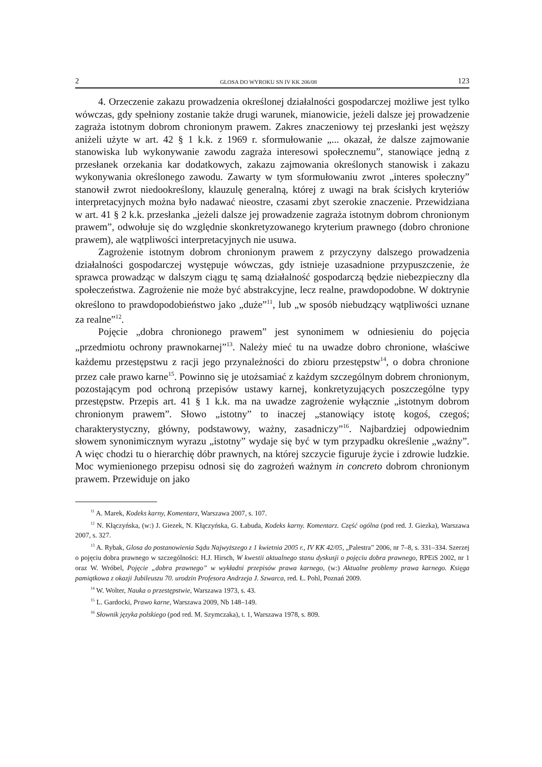2 GLOSA DO WYROKU SN IV KK 206/08 123
4. Orzeczenie zakazu prowadzenia określonej działalności gospodarczej możliwe jest tylko wówczas, gdy spełniony zostanie także drugi warunek, mianowicie, jeżeli dalsze jej prowadzenie zagraża istotnym dobrom chronionym prawem. Zakres znaczeniowy tej przesłanki jest węższy aniżeli użyte w art. 42 § 1 k.k. z 1969 r. sformułowanie „... okazał, że dalsze zajmowanie stanowiska lub wykonywanie zawodu zagraża interesowi społecznemu”, stanowiące jedną z przesłanek orzekania kar dodatkowych, zakazu zajmowania określonych stanowisk i zakazu wykonywania określonego zawodu. Zawarty w tym sformułowaniu zwrot „interes społeczny” stanowił zwrot niedookreślony, klauzulę generalną, której z uwagi na brak ścisłych kryteriów interpretacyjnych można było nadawać nieostre, czasami zbyt szerokie znaczenie. Przewidziana w art. 41 § 2 k.k. przesłanka „jeżeli dalsze jej prowadzenie zagraża istotnym dobrom chronionym prawem”, odwołuje się do względnie skonkretyzowanego kryterium prawnego (dobro chronione prawem), ale wątpliwości interpretacyjnych nie usuwa.
Zagrożenie istotnym dobrom chronionym prawem z przyczyny dalszego prowadzenia działalności gospodarczej występuje wówczas, gdy istnieje uzasadnione przypuszczenie, że sprawca prowadząc w dalszym ciągu tę samą działalność gospodarczą będzie niebezpieczny dla społeczeństwa. Zagrożenie nie może być abstrakcyjne, lecz realne, prawdopodobne. W doktrynie określono to prawdopodobieństwo jako „duże”<sup>11</sup>, lub „w sposób niebudzący wątpliwości uznane za realne”<sup>12</sup>.
Pojęcie „dobra chronionego prawem” jest synonimem w odniesieniu do pojęcia „przedmiotu ochrony prawnokarnej”<sup>13</sup>. Należy mieć tu na uwadze dobro chronione, właściwe każdemu przestępstwu z racji jego przynależności do zbioru przestępstw<sup>14</sup>, o dobra chronione przez całe prawo karne<sup>15</sup>. Powinno się je utożsamiać z każdym szczególnym dobrem chronionym, pozostającym pod ochroną przepisów ustawy karnej, konkretyzujących poszczególne typy przestępstw. Przepis art. 41 § 1 k.k. ma na uwadze zagrożenie wyłącznie „istotnym dobrom chronionym prawem”. Słowo „istotny” to inaczej „stanowiący istotę kogoś, czegoś; charakterystyczny, główny, podstawowy, ważny, zasadniczy”<sup>16</sup>. Najbardziej odpowiednim słowem synonimicznym wyrazu „istotny” wydaje się być w tym przypadku określenie „ważny”. A więc chodzi tu o hierarchię dóbr prawnych, na której szczycie figuruje życie i zdrowie ludzkie. Moc wymienionego przepisu odnosi się do zagrożeń ważnym in concreto dobrom chronionym prawem. Przewiduje on jako
<sup>11</sup> A. Marek, Kodeks karny, Komentarz, Warszawa 2007, s. 107.
<sup>12</sup> N. Kłączyńska, (w:) J. Giezek, N. Kłączyńska, G. Łabuda, Kodeks karny. Komentarz. Część ogólna (pod red. J. Giezka), Warszawa 2007, s. 327.
<sup>13</sup> A. Rybak, Glosa do postanowienia Sądu Najwyższego z 1 kwietnia 2005 r., IV KK 42/05, „Palestra” 2006, nr 7–8, s. 331–334. Szerzej o pojęciu dobra prawnego w szczególności: H.J. Hirsch, W kwestii aktualnego stanu dyskusji o pojęciu dobra prawnego, RPEiS 2002, nr 1 oraz W. Wróbel, Pojęcie „dobra prawnego” w wykładni przepisów prawa karnego, (w:) Aktualne problemy prawa karnego. Księga pamiątkowa z okazji Jubileuszu 70. urodzin Profesora Andrzeja J. Szwarca, red. Ł. Pohl, Poznań 2009.
<sup>14</sup> W. Wolter, Nauka o przestępstwie, Warszawa 1973, s. 43.
<sup>15</sup> L. Gardocki, Prawo karne, Warszawa 2009, Nb 148–149.
<sup>16</sup> Słownik języka polskiego (pod red. M. Szymczaka), t. 1, Warszawa 1978, s. 809.